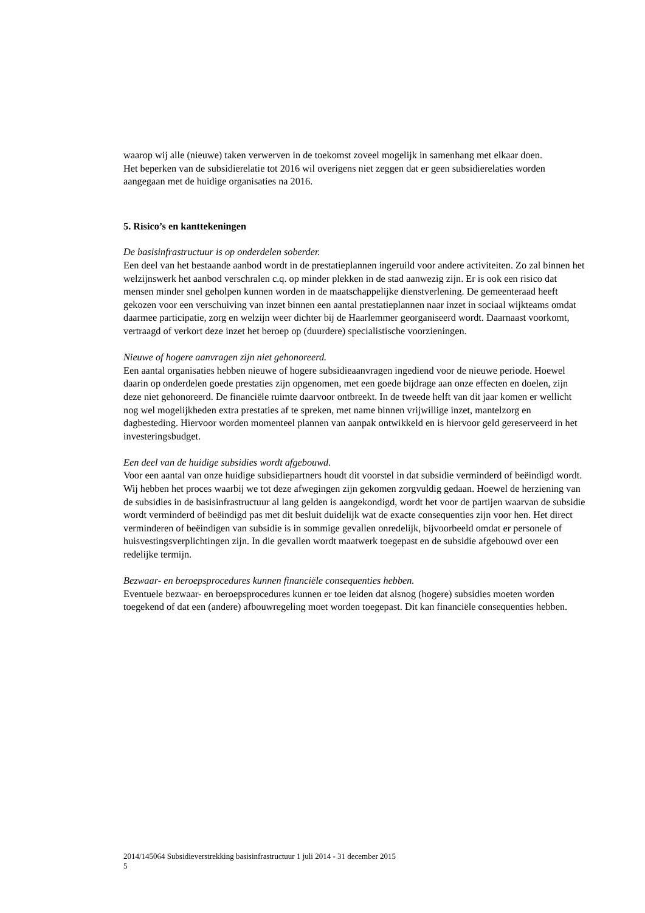waarop wij alle (nieuwe) taken verwerven in de toekomst zoveel mogelijk in samenhang met elkaar doen.
Het beperken van de subsidierelatie tot 2016 wil overigens niet zeggen dat er geen subsidierelaties worden aangegaan met de huidige organisaties na 2016.
5. Risico’s en kanttekeningen
De basisinfrastructuur is op onderdelen soberder.
Een deel van het bestaande aanbod wordt in de prestatieplannen ingeruild voor andere activiteiten. Zo zal binnen het welzijnswerk het aanbod verschralen c.q. op minder plekken in de stad aanwezig zijn. Er is ook een risico dat mensen minder snel geholpen kunnen worden in de maatschappelijke dienstverlening. De gemeenteraad heeft gekozen voor een verschuiving van inzet binnen een aantal prestatieplannen naar inzet in sociaal wijkteams omdat daarmee participatie, zorg en welzijn weer dichter bij de Haarlemmer georganiseerd wordt. Daarnaast voorkomt, vertraagd of verkort deze inzet het beroep op (duurdere) specialistische voorzieningen.
Nieuwe of hogere aanvragen zijn niet gehonoreerd.
Een aantal organisaties hebben nieuwe of hogere subsidieaanvragen ingediend voor de nieuwe periode. Hoewel daarin op onderdelen goede prestaties zijn opgenomen, met een goede bijdrage aan onze effecten en doelen, zijn deze niet gehonoreerd. De financiële ruimte daarvoor ontbreekt. In de tweede helft van dit jaar komen er wellicht nog wel mogelijkheden extra prestaties af te spreken, met name binnen vrijwillige inzet, mantelzorg en dagbesteding. Hiervoor worden momenteel plannen van aanpak ontwikkeld en is hiervoor geld gereserveerd in het investeringsbudget.
Een deel van de huidige subsidies wordt afgebouwd.
Voor een aantal van onze huidige subsidiepartners houdt dit voorstel in dat subsidie verminderd of beëindigd wordt. Wij hebben het proces waarbij we tot deze afwegingen zijn gekomen zorgvuldig gedaan. Hoewel de herziening van de subsidies in de basisinfrastructuur al lang gelden is aangekondigd, wordt het voor de partijen waarvan de subsidie wordt verminderd of beëindigd pas met dit besluit duidelijk wat de exacte consequenties zijn voor hen. Het direct verminderen of beëindigen van subsidie is in sommige gevallen onredelijk, bijvoorbeeld omdat er personele of huisvestingsverplichtingen zijn. In die gevallen wordt maatwerk toegepast en de subsidie afgebouwd over een redelijke termijn.
Bezwaar- en beroepsprocedures kunnen financiële consequenties hebben.
Eventuele bezwaar- en beroepsprocedures kunnen er toe leiden dat alsnog (hogere) subsidies moeten worden toegekend of dat een (andere) afbouwregeling moet worden toegepast. Dit kan financiële consequenties hebben.
2014/145064 Subsidieverstrekking basisinfrastructuur 1 juli 2014 - 31 december 2015
5